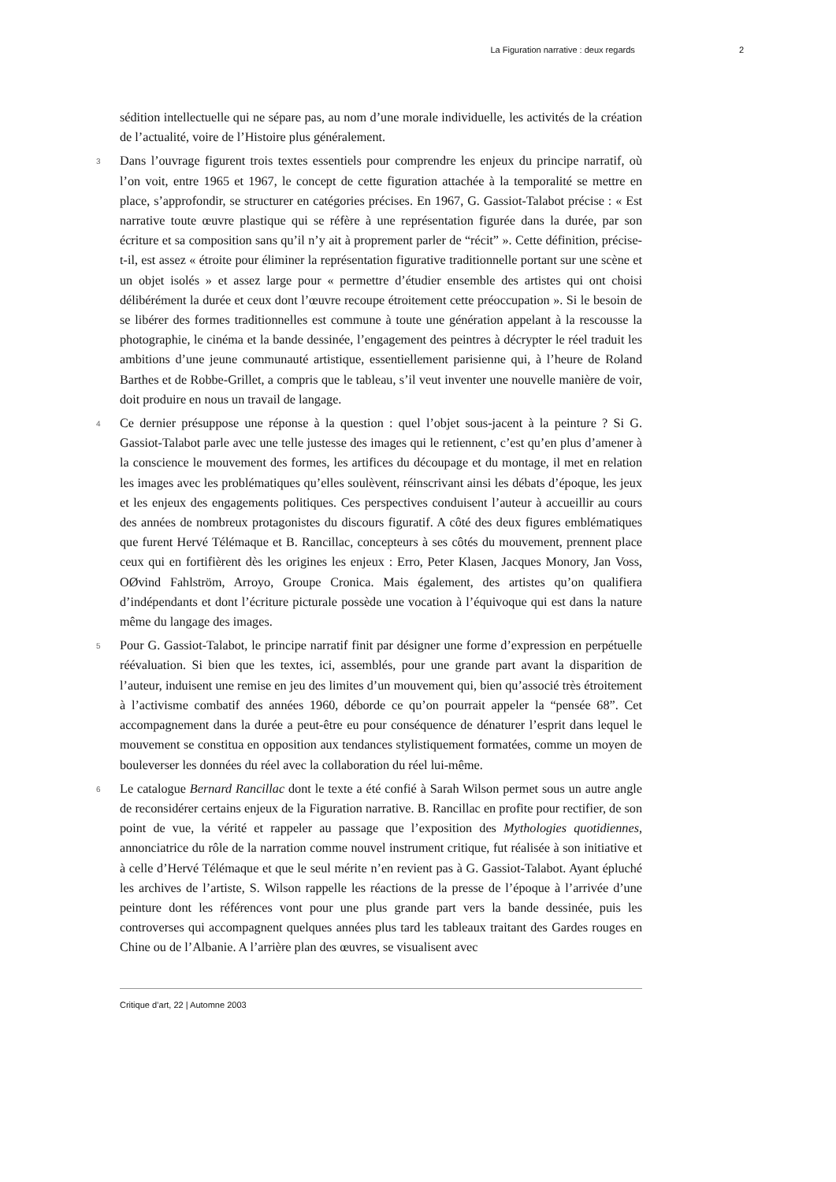La Figuration narrative : deux regards 2
sédition intellectuelle qui ne sépare pas, au nom d’une morale individuelle, les activités de la création de l’actualité, voire de l’Histoire plus généralement.
3 Dans l’ouvrage figurent trois textes essentiels pour comprendre les enjeux du principe narratif, où l’on voit, entre 1965 et 1967, le concept de cette figuration attachée à la temporalité se mettre en place, s’approfondir, se structurer en catégories précises. En 1967, G. Gassiot-Talabot précise : « Est narrative toute œuvre plastique qui se réfère à une représentation figurée dans la durée, par son écriture et sa composition sans qu’il n’y ait à proprement parler de “récit” ». Cette définition, précise-t-il, est assez « étroite pour éliminer la représentation figurative traditionnelle portant sur une scène et un objet isolés » et assez large pour « permettre d’étudier ensemble des artistes qui ont choisi délibérément la durée et ceux dont l’œuvre recoupe étroitement cette préoccupation ». Si le besoin de se libérer des formes traditionnelles est commune à toute une génération appelant à la rescousse la photographie, le cinéma et la bande dessinée, l’engagement des peintres à décrypter le réel traduit les ambitions d’une jeune communauté artistique, essentiellement parisienne qui, à l’heure de Roland Barthes et de Robbe-Grillet, a compris que le tableau, s’il veut inventer une nouvelle manière de voir, doit produire en nous un travail de langage.
4 Ce dernier présuppose une réponse à la question : quel l’objet sous-jacent à la peinture ? Si G. Gassiot-Talabot parle avec une telle justesse des images qui le retiennent, c’est qu’en plus d’amener à la conscience le mouvement des formes, les artifices du découpage et du montage, il met en relation les images avec les problématiques qu’elles soulèvent, réinscrivant ainsi les débats d’époque, les jeux et les enjeux des engagements politiques. Ces perspectives conduisent l’auteur à accueillir au cours des années de nombreux protagonistes du discours figuratif. A côté des deux figures emblématiques que furent Hervé Télémaque et B. Rancillac, concepteurs à ses côtés du mouvement, prennent place ceux qui en fortifièrent dès les origines les enjeux : Erro, Peter Klasen, Jacques Monory, Jan Voss, OØvind Fahlström, Arroyo, Groupe Cronica. Mais également, des artistes qu’on qualifiera d’indépendants et dont l’écriture picturale possède une vocation à l’équivoque qui est dans la nature même du langage des images.
5 Pour G. Gassiot-Talabot, le principe narratif finit par désigner une forme d’expression en perpétuelle réévaluation. Si bien que les textes, ici, assemblés, pour une grande part avant la disparition de l’auteur, induisent une remise en jeu des limites d’un mouvement qui, bien qu’associé très étroitement à l’activisme combatif des années 1960, déborde ce qu’on pourrait appeler la “pensée 68”. Cet accompagnement dans la durée a peut-être eu pour conséquence de dénaturer l’esprit dans lequel le mouvement se constitua en opposition aux tendances stylistiquement formatées, comme un moyen de bouleverser les données du réel avec la collaboration du réel lui-même.
6 Le catalogue Bernard Rancillac dont le texte a été confié à Sarah Wilson permet sous un autre angle de reconsidérer certains enjeux de la Figuration narrative. B. Rancillac en profite pour rectifier, de son point de vue, la vérité et rappeler au passage que l’exposition des Mythologies quotidiennes, annonciatrice du rôle de la narration comme nouvel instrument critique, fut réalisée à son initiative et à celle d’Hervé Télémaque et que le seul mérite n’en revient pas à G. Gassiot-Talabot. Ayant épluché les archives de l’artiste, S. Wilson rappelle les réactions de la presse de l’époque à l’arrivée d’une peinture dont les références vont pour une plus grande part vers la bande dessinée, puis les controverses qui accompagnent quelques années plus tard les tableaux traitant des Gardes rouges en Chine ou de l’Albanie. A l’arrière plan des œuvres, se visualisent avec
Critique d’art, 22 | Automne 2003